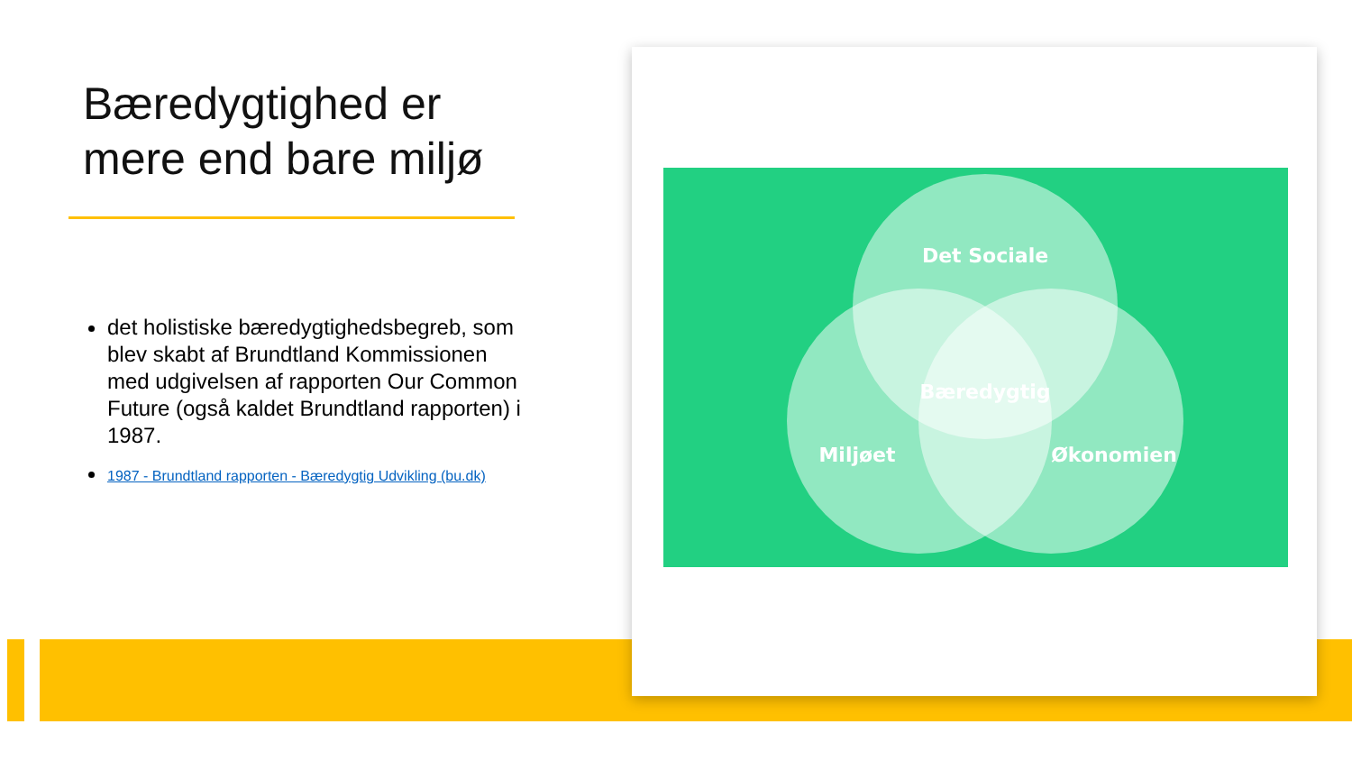Bæredygtighed er mere end bare miljø
det holistiske bæredygtighedsbegreb, som blev skabt af Brundtland Kommissionen med udgivelsen af rapporten Our Common Future (også kaldet Brundtland rapporten) i 1987.
1987 - Brundtland rapporten - Bæredygtig Udvikling (bu.dk)
Det Sociale
Bæredygtig
Miljøet
Økonomien